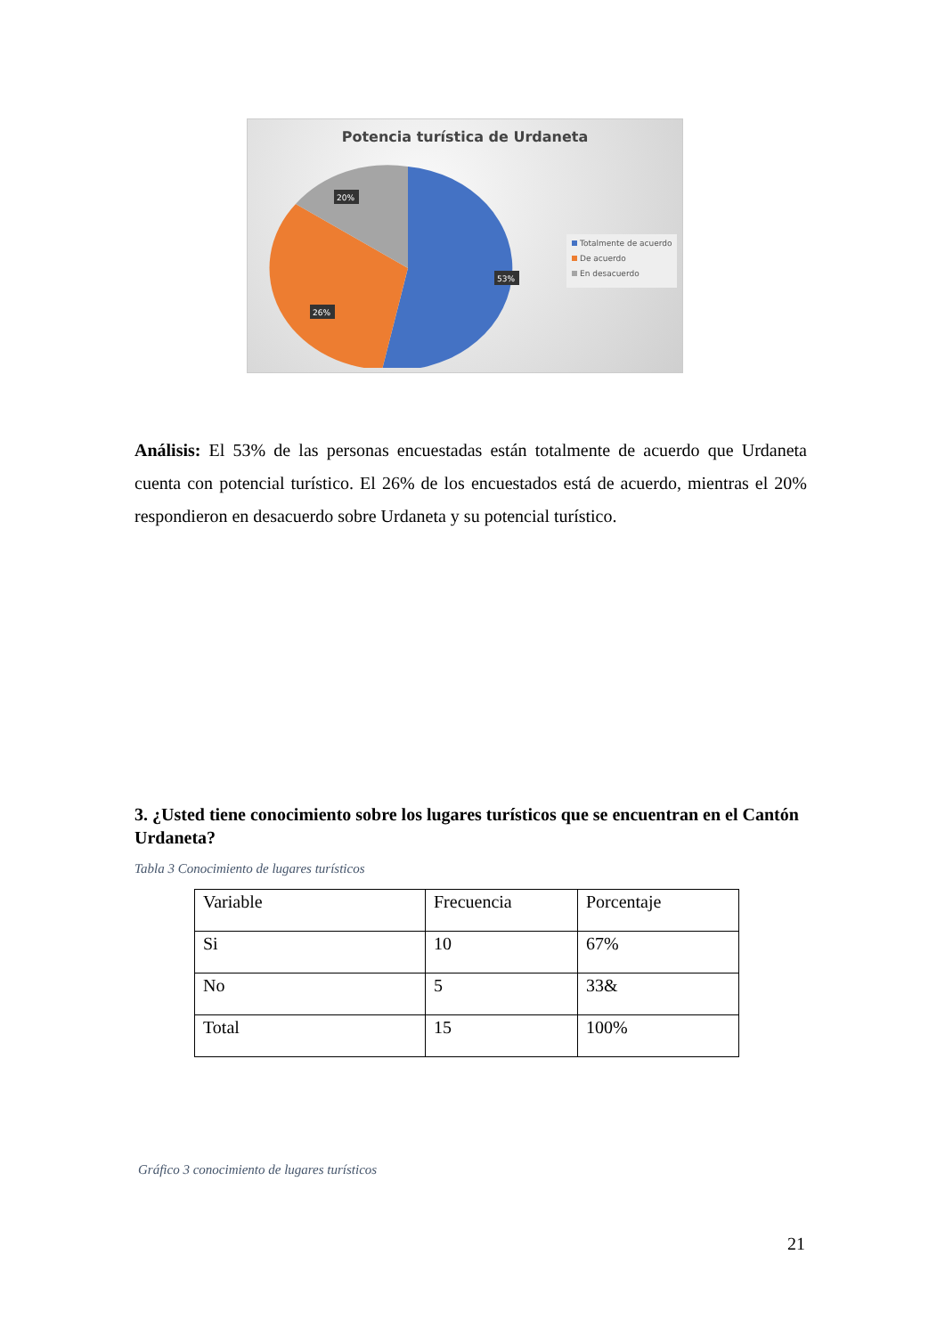Potencia turística de Urdaneta
20%
53%
26%
Totalmente de acuerdo
De acuerdo
En desacuerdo
Análisis: El 53% de las personas encuestadas están totalmente de acuerdo que Urdaneta cuenta con potencial turístico. El 26% de los encuestados está de acuerdo, mientras el 20% respondieron en desacuerdo sobre Urdaneta y su potencial turístico.
3. ¿Usted tiene conocimiento sobre los lugares turísticos que se encuentran en el Cantón Urdaneta?
Tabla 3 Conocimiento de lugares turísticos
| Variable | Frecuencia | Porcentaje |
| Si | 10 | 67% |
| No | 5 | 33& |
| Total | 15 | 100% |
Gráfico 3 conocimiento de lugares turísticos
21